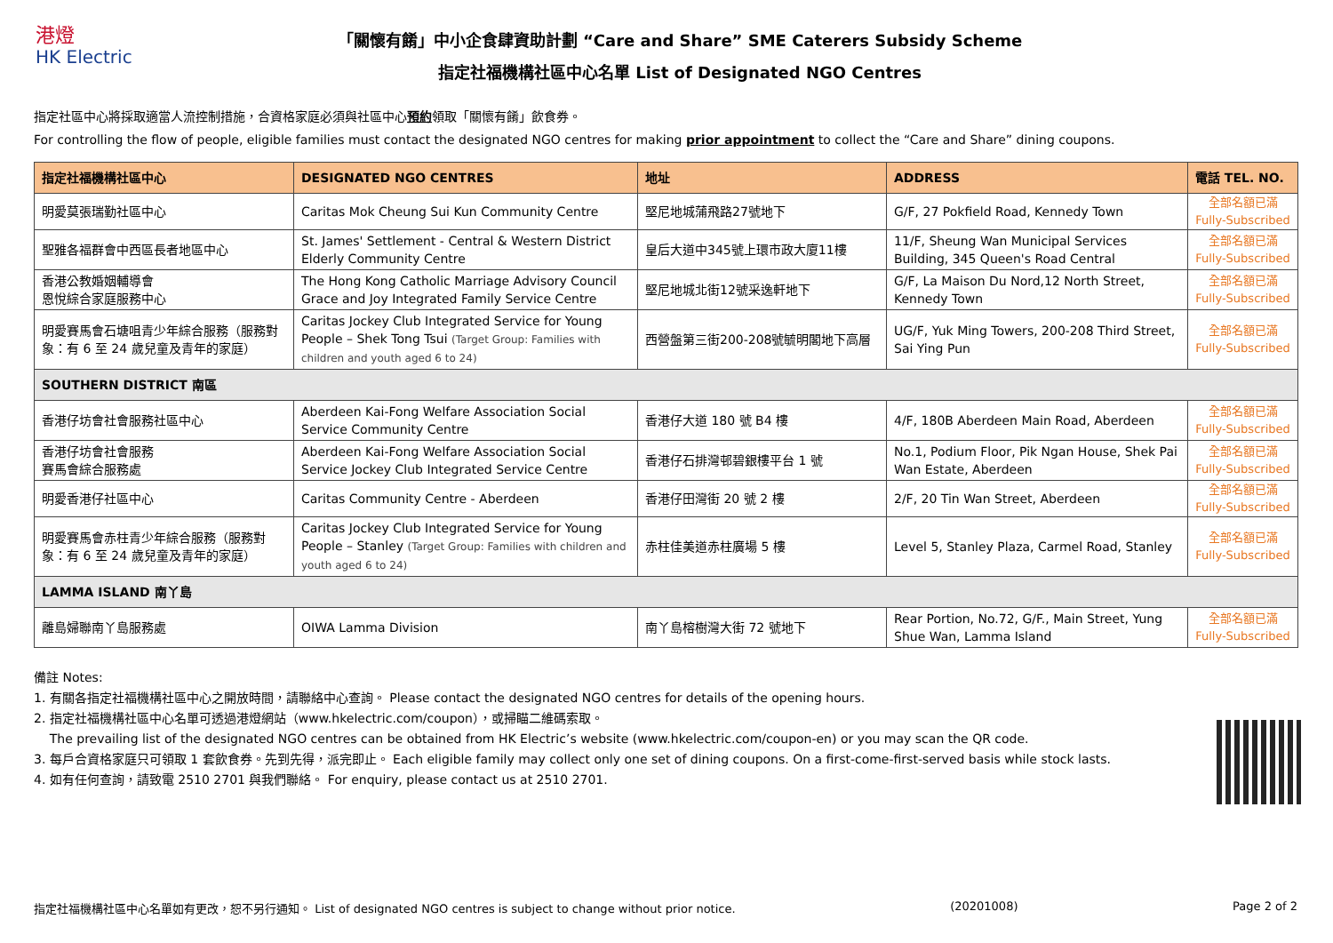港燈
HK Electric
「關懷有餚」中小企食肆資助計劃 “Care and Share” SME Caterers Subsidy Scheme
指定社福機構社區中心名單 List of Designated NGO Centres
指定社區中心將採取適當人流控制措施，合資格家庭必須與社區中心預約領取「關懷有餚」飲食券。
For controlling the flow of people, eligible families must contact the designated NGO centres for making prior appointment to collect the “Care and Share” dining coupons.
| 指定社福機構社區中心 | DESIGNATED NGO CENTRES | 地址 | ADDRESS | 電話 TEL. NO. |
| --- | --- | --- | --- | --- |
| 明愛莫張瑞勤社區中心 | Caritas Mok Cheung Sui Kun Community Centre | 堅尼地城蒲飛路27號地下 | G/F, 27 Pokfield Road, Kennedy Town | 全部名額已滿 Fully-Subscribed |
| 聖雅各福群會中西區長者地區中心 | St. James' Settlement - Central & Western District Elderly Community Centre | 皇后大道中345號上環市政大廈11樓 | 11/F, Sheung Wan Municipal Services Building, 345 Queen's Road Central | 全部名額已滿 Fully-Subscribed |
| 香港公教婚姻輔導會 恩悅綜合家庭服務中心 | The Hong Kong Catholic Marriage Advisory Council Grace and Joy Integrated Family Service Centre | 堅尼地城北街12號采逸軒地下 | G/F, La Maison Du Nord,12 North Street, Kennedy Town | 全部名額已滿 Fully-Subscribed |
| 明愛賽馬會石塘咀青少年綜合服務（服務對象：有 6 至 24 歲兒童及青年的家庭） | Caritas Jockey Club Integrated Service for Young People – Shek Tong Tsui (Target Group: Families with children and youth aged 6 to 24) | 西營盤第三街200-208號毓明閣地下高層 | UG/F, Yuk Ming Towers, 200-208 Third Street, Sai Ying Pun | 全部名額已滿 Fully-Subscribed |
| SOUTHERN DISTRICT 南區 | | | | |
| 香港仔坊會社會服務社區中心 | Aberdeen Kai-Fong Welfare Association Social Service Community Centre | 香港仔大道 180 號 B4 樓 | 4/F, 180B Aberdeen Main Road, Aberdeen | 全部名額已滿 Fully-Subscribed |
| 香港仔坊會社會服務 賽馬會綜合服務處 | Aberdeen Kai-Fong Welfare Association Social Service Jockey Club Integrated Service Centre | 香港仔石排灣邨碧銀樓平台 1 號 | No.1, Podium Floor, Pik Ngan House, Shek Pai Wan Estate, Aberdeen | 全部名額已滿 Fully-Subscribed |
| 明愛香港仔社區中心 | Caritas Community Centre - Aberdeen | 香港仔田灣街 20 號 2 樓 | 2/F, 20 Tin Wan Street, Aberdeen | 全部名額已滿 Fully-Subscribed |
| 明愛賽馬會赤柱青少年綜合服務（服務對象：有 6 至 24 歲兒童及青年的家庭） | Caritas Jockey Club Integrated Service for Young People – Stanley (Target Group: Families with children and youth aged 6 to 24) | 赤柱佳美道赤柱廣場 5 樓 | Level 5, Stanley Plaza, Carmel Road, Stanley | 全部名額已滿 Fully-Subscribed |
| LAMMA ISLAND 南丫島 | | | | |
| 離島婦聯南丫島服務處 | OIWA Lamma Division | 南丫島榕樹灣大街 72 號地下 | Rear Portion, No.72, G/F., Main Street, Yung Shue Wan, Lamma Island | 全部名額已滿 Fully-Subscribed |
備註 Notes:
1. 有關各指定社福機構社區中心之開放時間，請聯絡中心查詢。 Please contact the designated NGO centres for details of the opening hours.
2. 指定社福機構社區中心名單可透過港燈網站（www.hkelectric.com/coupon），或掃瞄二維碼索取。
The prevailing list of the designated NGO centres can be obtained from HK Electric’s website (www.hkelectric.com/coupon-en) or you may scan the QR code.
3. 每戶合資格家庭只可領取 1 套飲食券。先到先得，派完即止。 Each eligible family may collect only one set of dining coupons. On a first-come-first-served basis while stock lasts.
4. 如有任何查詢，請致電 2510 2701 與我們聯絡。 For enquiry, please contact us at 2510 2701.
指定社福機構社區中心名單如有更改，恕不另行通知。 List of designated NGO centres is subject to change without prior notice. (20201008) Page 2 of 2